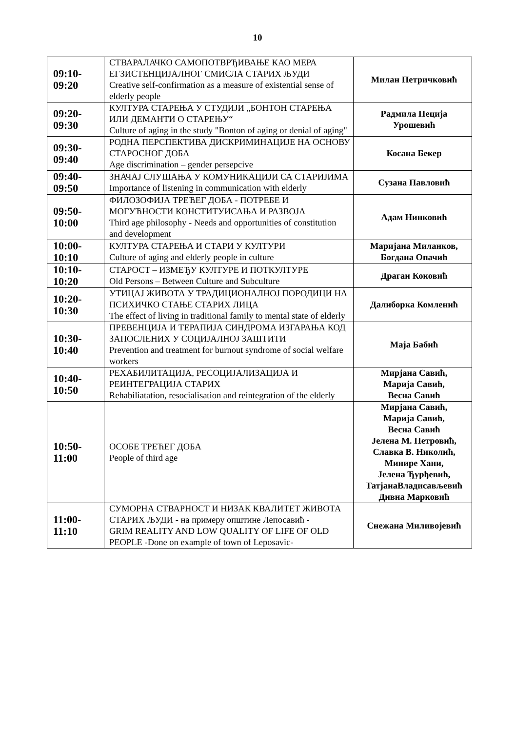10
| 09:10- 09:20 | СТВАРАЛАЧКО САМОПОТВРЂИВАЊЕ КАО МЕРА ЕГЗИСТЕНЦИЈАЛНОГ СМИСЛА СТАРИХ ЉУДИ Creative self-confirmation as a measure of existential sense of elderly people | Милан Петричковић |
| 09:20- 09:30 | КУЛТУРА СТАРЕЊА У СТУДИЈИ „БОНТОН СТАРЕЊА ИЛИ ДЕМАНТИ О СТАРЕЊУ“ Culture of aging in the study "Bonton of aging or denial of aging" | Радмила Пеција Урошевић |
| 09:30- 09:40 | РОДНА ПЕРСПЕКТИВА ДИСКРИМИНАЦИЈЕ НА ОСНОВУ СТАРОСНОГ ДОБА Age discrimination – gender persepcive | Косана Бекер |
| 09:40- 09:50 | ЗНАЧАЈ СЛУШАЊА У КОМУНИКАЦИЈИ СА СТАРИЈИМА Importance of listening in communication with elderly | Сузана Павловић |
| 09:50- 10:00 | ФИЛОЗОФИЈА ТРЕЋЕГ ДОБА - ПОТРЕБЕ И МОГУЋНОСТИ КОНСТИТУИСАЊА И РАЗВОЈА Third age philosophy - Needs and opportunities of constitution and development | Адам Нинковић |
| 10:00- 10:10 | КУЛТУРА СТАРЕЊА И СТАРИ У КУЛТУРИ Culture of aging and elderly people in culture | Маријана Миланков, Богдана Опачић |
| 10:10- 10:20 | СТАРОСТ – ИЗМЕЂУ КУЛТУРЕ И ПОТКУЛТУРЕ Old Persons – Between Culture and Subculture | Драган Коковић |
| 10:20- 10:30 | УТИЦАЈ ЖИВОТА У ТРАДИЦИОНАЛНОЈ ПОРОДИЦИ НА ПСИХИЧКО СТАЊЕ СТАРИХ ЛИЦА The effect of living in traditional family to mental state of elderly | Далиборка Комленић |
| 10:30- 10:40 | ПРЕВЕНЦИЈА И ТЕРАПИЈА СИНДРОМА ИЗГАРАЊА КОД ЗАПОСЛЕНИХ У СОЦИЈАЛНОЈ ЗАШТИТИ Prevention and treatment for burnout syndrome of social welfare workers | Маја Бабић |
| 10:40- 10:50 | РЕХАБИЛИТАЦИЈА, РЕСОЦИЈАЛИЗАЦИЈА И РЕИНТЕГРАЦИЈА СТАРИХ Rehabiliatation, resocialisation and reintegration of the elderly | Мирјана Савић, Марија Савић, Весна Савић |
| 10:50- 11:00 | ОСОБЕ ТРЕЋЕГ ДОБА People of third age | Мирјана Савић, Марија Савић, Весна Савић Јелена М. Петровић, Славка В. Николић, Минире Хани, Јелена Ђурђевић, ТатјанаВладисављевић Дивна Марковић |
| 11:00- 11:10 | СУМОРНА СТВАРНОСТ И НИЗАК КВАЛИТЕТ ЖИВОТА СТАРИХ ЉУДИ - на примеру општине Лепосавић - GRIM REALITY AND LOW QUALITY OF LIFE OF OLD PEOPLE -Done on example of town of Leposavic- | Снежана Миливојевић |